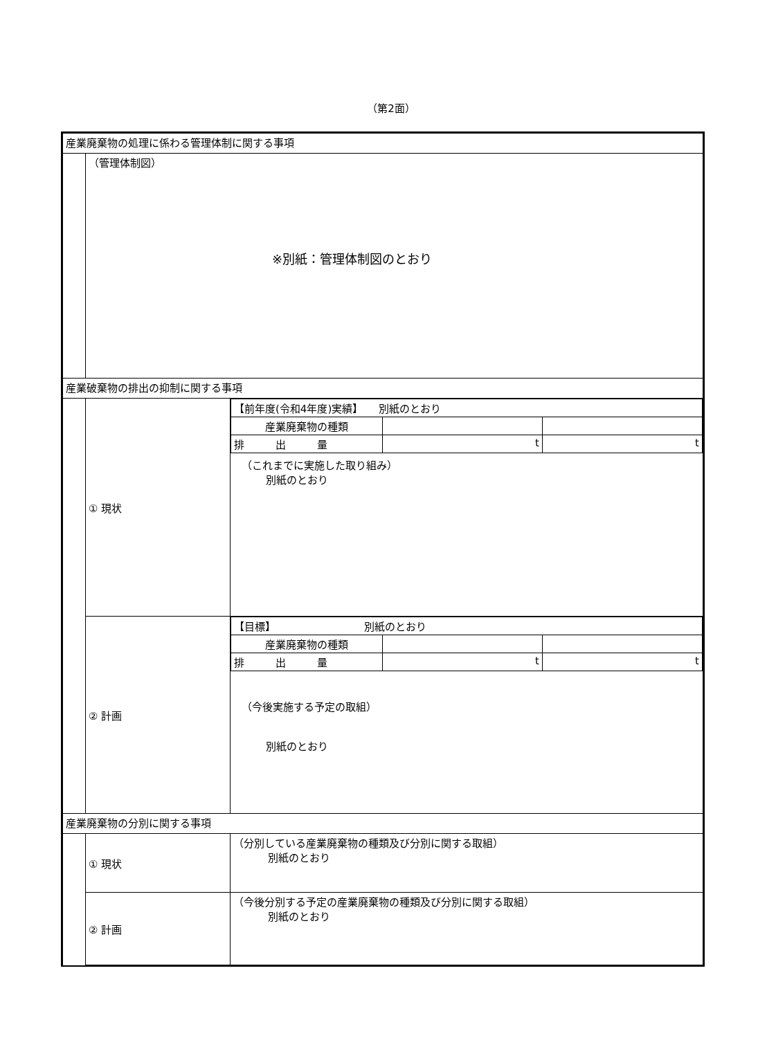（第2面）
| 産業廃棄物の処理に係わる管理体制に関する事項 | | |
| | （管理体制図） ※別紙：管理体制図のとおり | |
| 産業破棄物の排出の抑制に関する事項 | | |
| | ① 現状 | / 【前年度(令和4年度)実績】 別紙のとおり / / / / 産業廃棄物の種類 / / / / 排 出 量 / t / t / （これまでに実施した取り組み） 別紙のとおり |
| | ② 計画 | / 【目標】 別紙のとおり / / / / 産業廃棄物の種類 / / / / 排 出 量 / t / t / （今後実施する予定の取組） 別紙のとおり |
| 産業廃棄物の分別に関する事項 | | |
| | ① 現状 | （分別している産業廃棄物の種類及び分別に関する取組） 別紙のとおり |
| | ② 計画 | （今後分別する予定の産業廃棄物の種類及び分別に関する取組） 別紙のとおり |